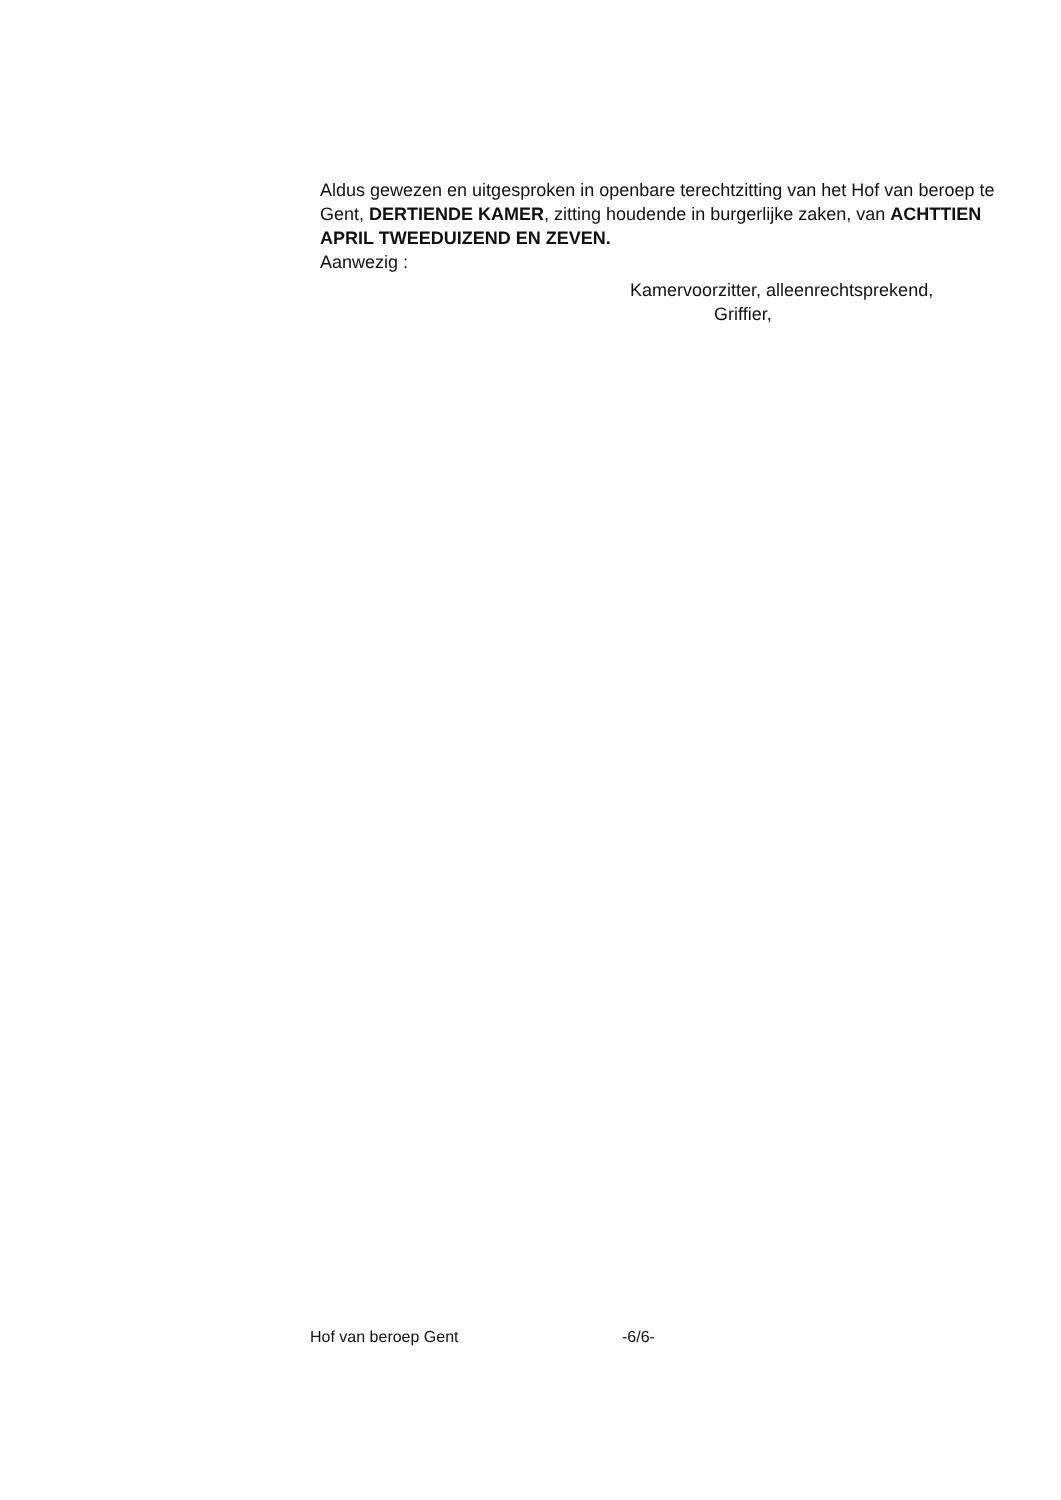Aldus gewezen en uitgesproken in openbare terechtzitting van het Hof van beroep te Gent, DERTIENDE KAMER, zitting houdende in burgerlijke zaken, van ACHTTIEN APRIL TWEEDUIZEND EN ZEVEN.
Aanwezig :
Kamervoorzitter, alleenrechtsprekend,
Griffier,
Hof van beroep Gent -6/6-